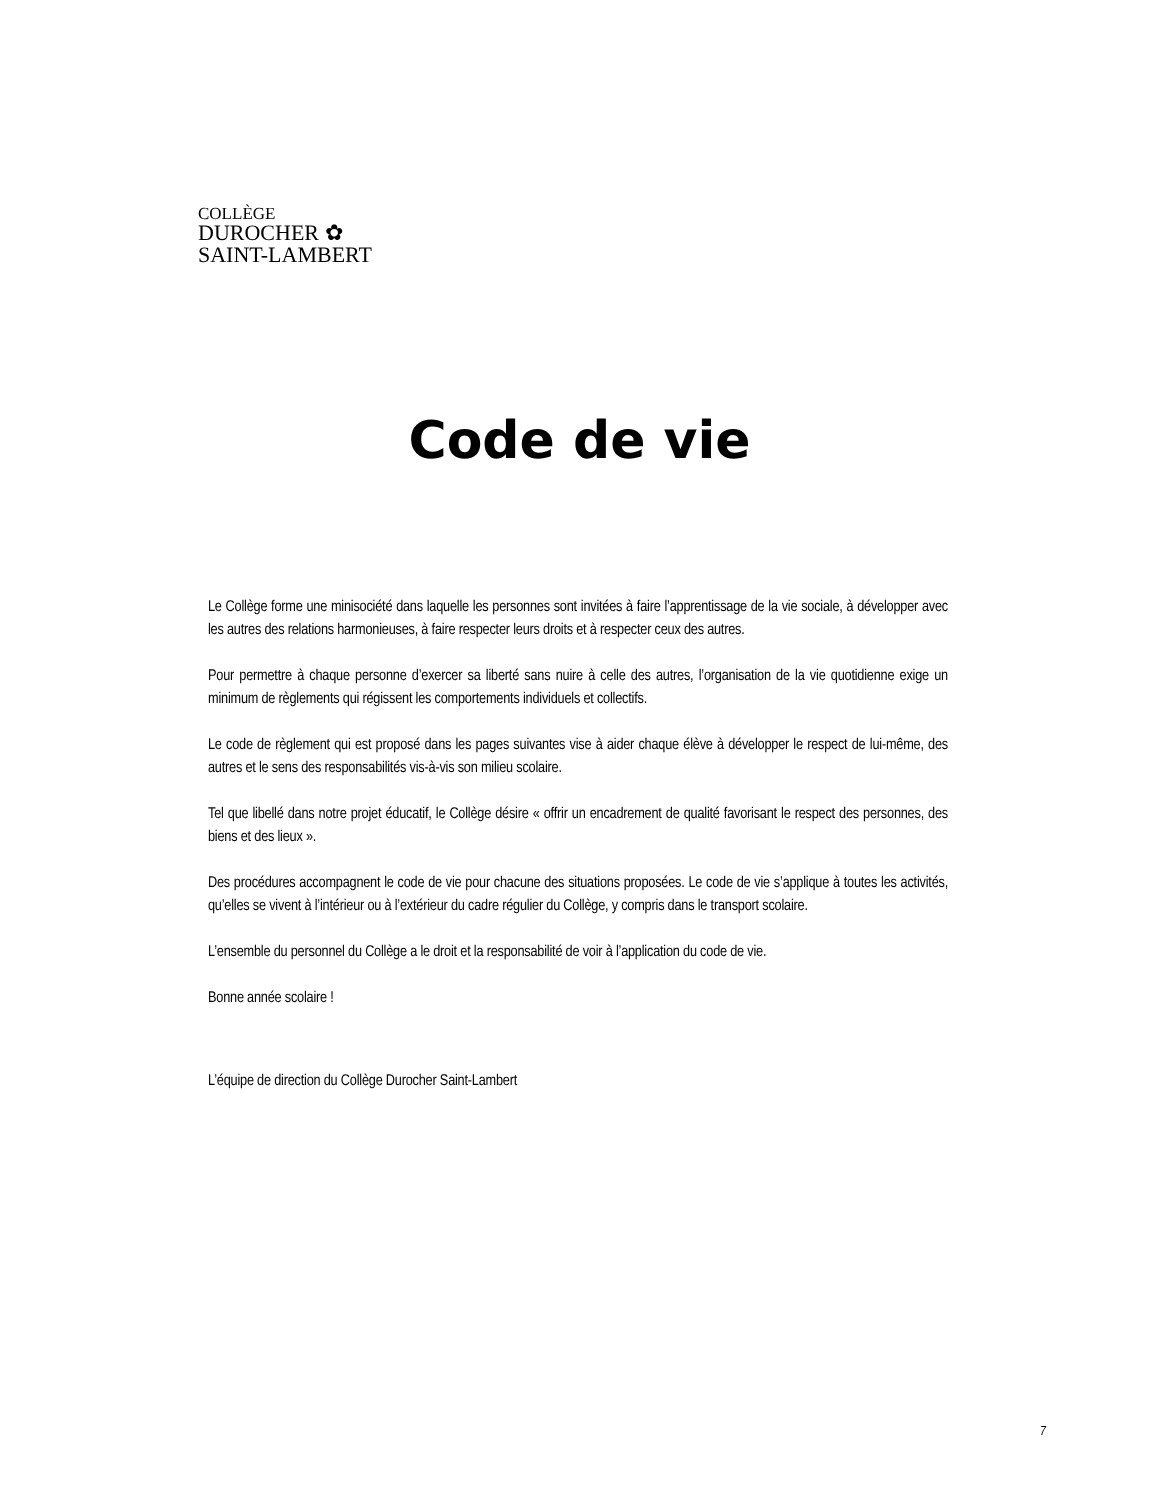COLLÈGE
DUROCHER ✿
SAINT-LAMBERT
Code de vie
Le Collège forme une minisociété dans laquelle les personnes sont invitées à faire l’apprentissage de la vie sociale, à développer avec les autres des relations harmonieuses, à faire respecter leurs droits et à respecter ceux des autres.
Pour permettre à chaque personne d’exercer sa liberté sans nuire à celle des autres, l’organisation de la vie quotidienne exige un minimum de règlements qui régissent les comportements individuels et collectifs.
Le code de règlement qui est proposé dans les pages suivantes vise à aider chaque élève à développer le respect de lui-même, des autres et le sens des responsabilités vis-à-vis son milieu scolaire.
Tel que libellé dans notre projet éducatif, le Collège désire « offrir un encadrement de qualité favorisant le respect des personnes, des biens et des lieux ».
Des procédures accompagnent le code de vie pour chacune des situations proposées. Le code de vie s’applique à toutes les activités, qu’elles se vivent à l’intérieur ou à l’extérieur du cadre régulier du Collège, y compris dans le transport scolaire.
L’ensemble du personnel du Collège a le droit et la responsabilité de voir à l’application du code de vie.
Bonne année scolaire !
L’équipe de direction du Collège Durocher Saint-Lambert
7